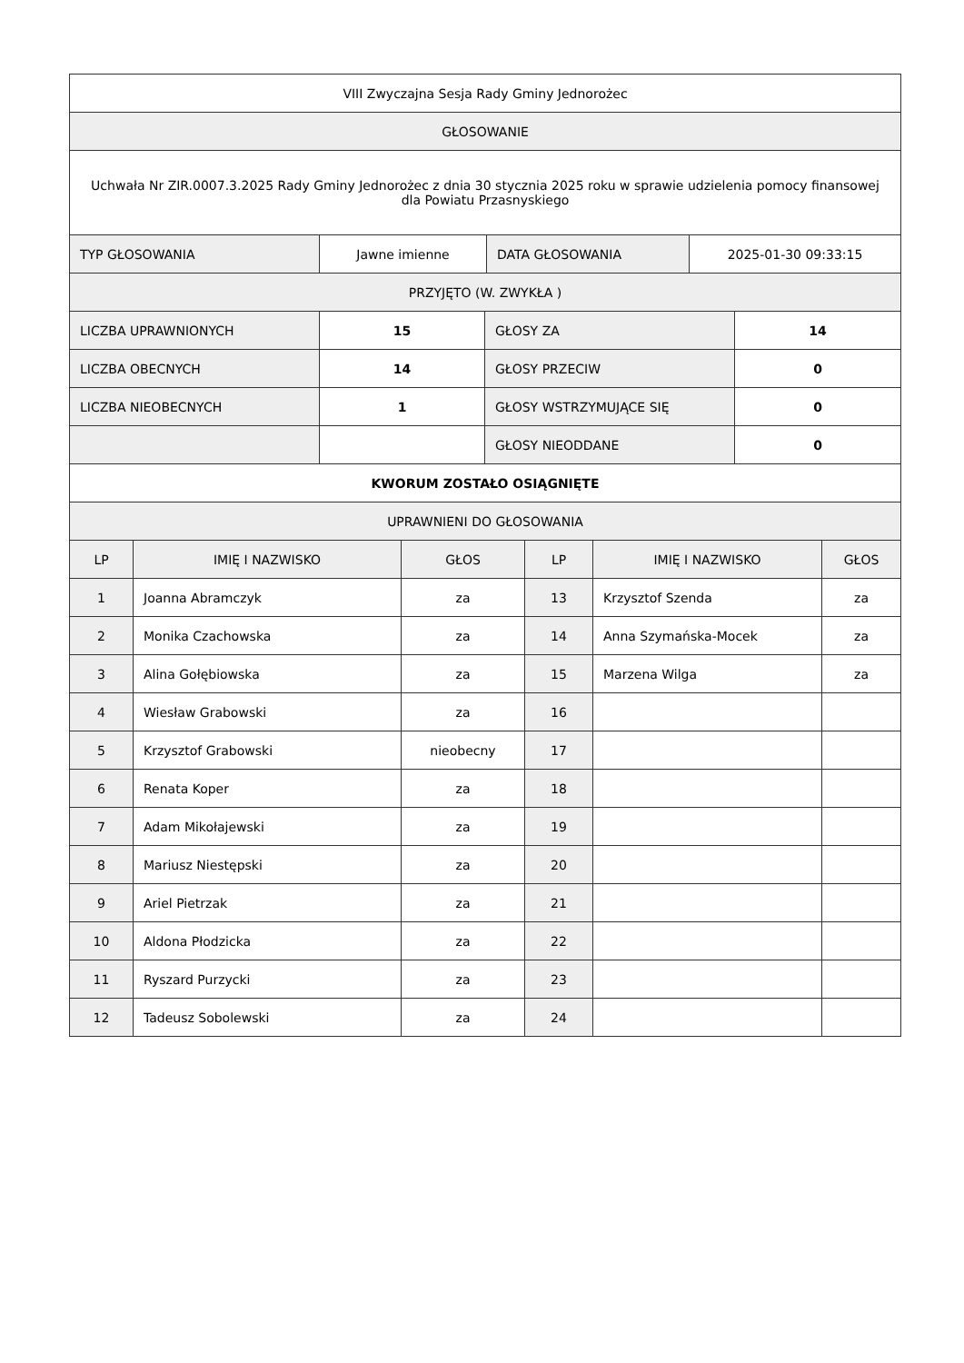| VIII Zwyczajna Sesja Rady Gminy Jednorożec |
| GŁOSOWANIE |
| Uchwała Nr ZIR.0007.3.2025 Rady Gminy Jednorożec z dnia 30 stycznia 2025 roku w sprawie udzielenia pomocy finansowej dla Powiatu Przasnyskiego |
| TYP GŁOSOWANIA | Jawne imienne | DATA GŁOSOWANIA | 2025-01-30 09:33:15 |
| PRZYJĘTO (W. ZWYKŁA ) |
| LICZBA UPRAWNIONYCH | 15 | GŁOSY ZA | 14 |
| LICZBA OBECNYCH | 14 | GŁOSY PRZECIW | 0 |
| LICZBA NIEOBECNYCH | 1 | GŁOSY WSTRZYMUJĄCE SIĘ | 0 |
| | | GŁOSY NIEODDANE | 0 |
| KWORUM ZOSTAŁO OSIĄGNIĘTE |
| UPRAWNIENI DO GŁOSOWANIA |
| LP | IMIĘ I NAZWISKO | GŁOS | LP | IMIĘ I NAZWISKO | GŁOS |
| --- | --- | --- | --- | --- | --- |
| 1 | Joanna Abramczyk | za | 13 | Krzysztof Szenda | za |
| 2 | Monika Czachowska | za | 14 | Anna Szymańska-Mocek | za |
| 3 | Alina Gołębiowska | za | 15 | Marzena Wilga | za |
| 4 | Wiesław Grabowski | za | 16 | | |
| 5 | Krzysztof Grabowski | nieobecny | 17 | | |
| 6 | Renata Koper | za | 18 | | |
| 7 | Adam Mikołajewski | za | 19 | | |
| 8 | Mariusz Niestępski | za | 20 | | |
| 9 | Ariel Pietrzak | za | 21 | | |
| 10 | Aldona Płodzicka | za | 22 | | |
| 11 | Ryszard Purzycki | za | 23 | | |
| 12 | Tadeusz Sobolewski | za | 24 | | |